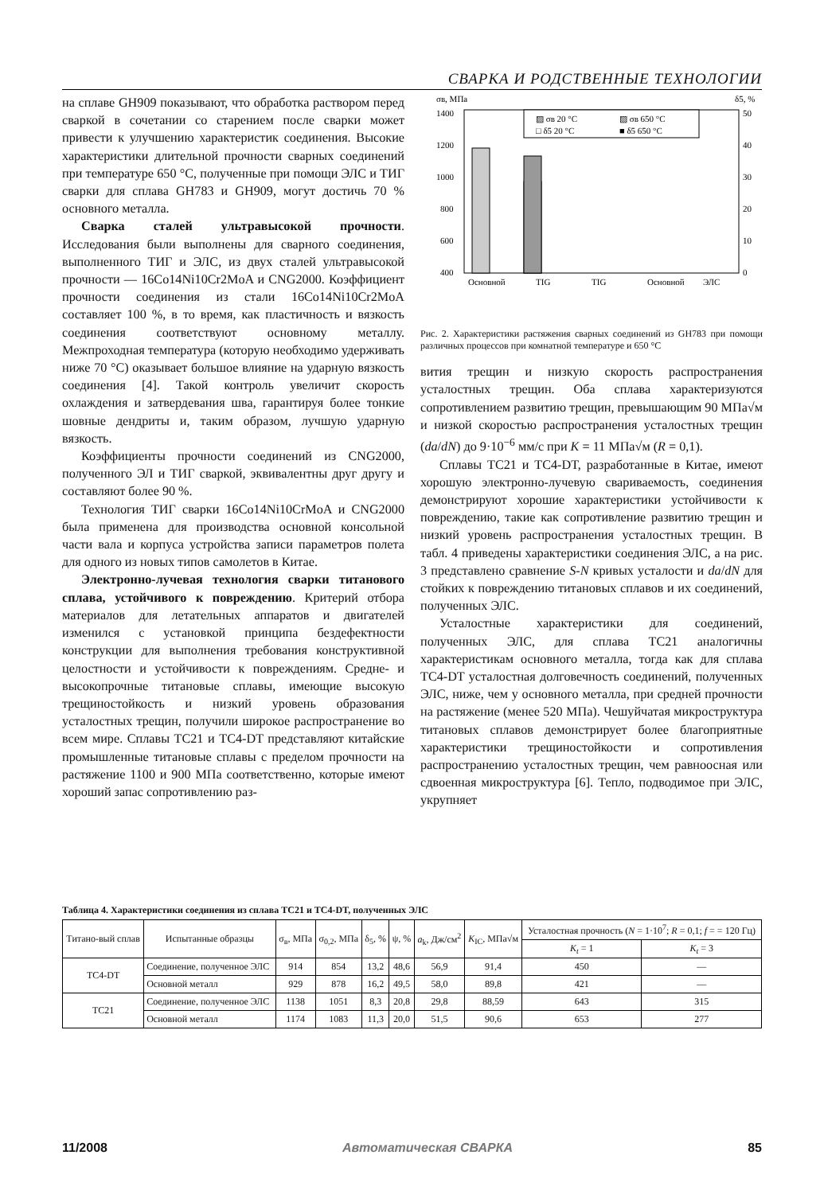СВАРКА И РОДСТВЕННЫЕ ТЕХНОЛОГИИ
на сплаве GH909 показывают, что обработка раствором перед сваркой в сочетании со старением после сварки может привести к улучшению характеристик соединения. Высокие характеристики длительной прочности сварных соединений при температуре 650 °C, полученные при помощи ЭЛС и ТИГ сварки для сплава GH783 и GH909, могут достичь 70 % основного металла.
Сварка сталей ультравысокой прочности. Исследования были выполнены для сварного соединения, выполненного ТИГ и ЭЛС, из двух сталей ультравысокой прочности — 16Co14Ni10Cr2MoA и CNG2000. Коэффициент прочности соединения из стали 16Co14Ni10Cr2MoA составляет 100 %, в то время, как пластичность и вязкость соединения соответствуют основному металлу. Межпроходная температура (которую необходимо удерживать ниже 70 °C) оказывает большое влияние на ударную вязкость соединения [4]. Такой контроль увеличит скорость охлаждения и затвердевания шва, гарантируя более тонкие шовные дендриты и, таким образом, лучшую ударную вязкость.
Коэффициенты прочности соединений из CNG2000, полученного ЭЛ и ТИГ сваркой, эквивалентны друг другу и составляют более 90 %.
Технология ТИГ сварки 16Co14Ni10CrMoA и CNG2000 была применена для производства основной консольной части вала и корпуса устройства записи параметров полета для одного из новых типов самолетов в Китае.
Электронно-лучевая технология сварки титанового сплава, устойчивого к повреждению. Критерий отбора материалов для летательных аппаратов и двигателей изменился с установкой принципа бездефектности конструкции для выполнения требования конструктивной целостности и устойчивости к повреждениям. Средне- и высокопрочные титановые сплавы, имеющие высокую трещиностойкость и низкий уровень образования усталостных трещин, получили широкое распространение во всем мире. Сплавы TC21 и TC4-DT представляют китайские промышленные титановые сплавы с пределом прочности на растяжение 1100 и 900 МПа соответственно, которые имеют хороший запас сопротивлению раз-
σв, МПа
δ5, %
1400
1200
1000
800
600
400
50
40
30
20
10
0
▨ σв 20 °C
▨ σв 650 °C
□ δ5 20 °C
■ δ5 650 °C
Основной
TIG
TIG
Основной
ЭЛС
Рис. 2. Характеристики растяжения сварных соединений из GH783 при помощи различных процессов при комнатной температуре и 650 °C
вития трещин и низкую скорость распространения усталостных трещин. Оба сплава характеризуются сопротивлением развитию трещин, превышающим 90 МПа√м и низкой скоростью распространения усталостных трещин (da/dN) до 9·10<sup>−6</sup> мм/с при K = 11 МПа√м (R = 0,1).
Сплавы TC21 и TC4-DT, разработанные в Китае, имеют хорошую электронно-лучевую свариваемость, соединения демонстрируют хорошие характеристики устойчивости к повреждению, такие как сопротивление развитию трещин и низкий уровень распространения усталостных трещин. В табл. 4 приведены характеристики соединения ЭЛС, а на рис. 3 представлено сравнение S-N кривых усталости и da/dN для стойких к повреждению титановых сплавов и их соединений, полученных ЭЛС.
Усталостные характеристики для соединений, полученных ЭЛС, для сплава TC21 аналогичны характеристикам основного металла, тогда как для сплава TC4-DT усталостная долговечность соединений, полученных ЭЛС, ниже, чем у основного металла, при средней прочности на растяжение (менее 520 МПа). Чешуйчатая микроструктура титановых сплавов демонстрирует более благоприятные характеристики трещиностойкости и сопротивления распространению усталостных трещин, чем равноосная или сдвоенная микроструктура [6]. Тепло, подводимое при ЭЛС, укрупняет
Таблица 4. Характеристики соединения из сплава TC21 и TC4-DT, полученных ЭЛС
| Титано-вый сплав | Испытанные образцы | σ<sub>в</sub>, МПа | σ<sub>0,2</sub>, МПа | δ<sub>5</sub>, % | ψ, % | a<sub>k</sub>, Дж/см<sup>2</sup> | K<sub>IC</sub>, МПа√м | Усталостная прочность ( N = 1·10<sup>7</sup>; R = 0,1; f = = 120 Гц) | |
| --- | --- | --- | --- | --- | --- | --- | --- | --- | --- |
| | | | | | | | | K<sub>t</sub> = 1 | K<sub>t</sub> = 3 |
| TC4-DT | Соединение, полученное ЭЛС | 914 | 854 | 13,2 | 48,6 | 56,9 | 91,4 | 450 | — |
| | Основной металл | 929 | 878 | 16,2 | 49,5 | 58,0 | 89,8 | 421 | — |
| TC21 | Соединение, полученное ЭЛС | 1138 | 1051 | 8,3 | 20,8 | 29,8 | 88,59 | 643 | 315 |
| | Основной металл | 1174 | 1083 | 11,3 | 20,0 | 51,5 | 90,6 | 653 | 277 |
11/2008 Автоматическая СВАРКА 85